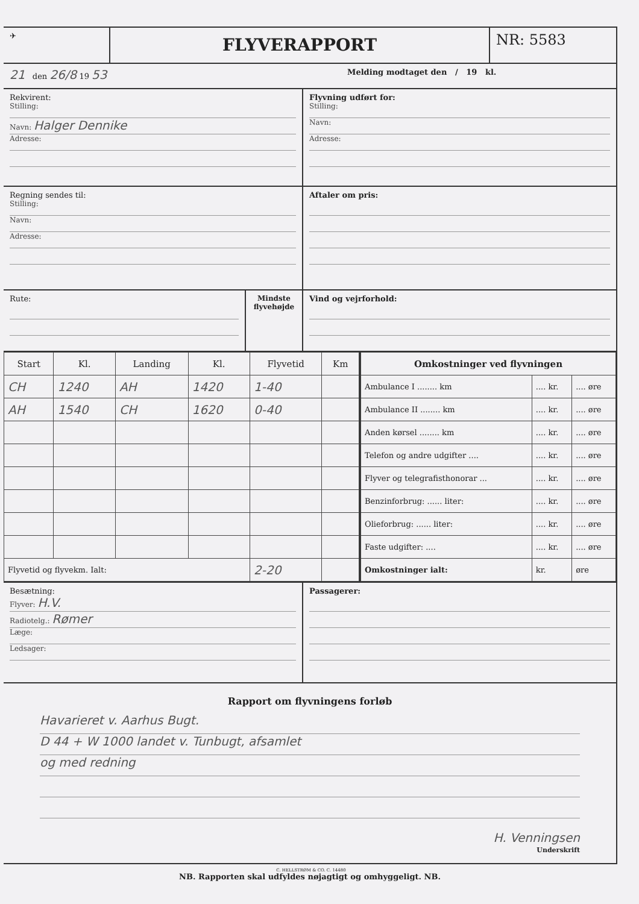✈
FLYVERAPPORT
NR: 5583
21 den 26/8 19 53
Melding modtaget den / 19 kl.
Rekvirent:
Stilling:
Navn: Halger Dennike
Adresse:
Flyvning udført for:
Stilling:
Navn:
Adresse:
Regning sendes til:
Stilling:
Navn:
Adresse:
Aftaler om pris:
Rute: Mindste flyvehøjde
Vind og vejrforhold:
| Start | Kl. | Landing | Kl. | Flyvetid | Km |
| --- | --- | --- | --- | --- | --- |
| CH | 1240 | AH | 1420 | 1-40 | |
| AH | 1540 | CH | 1620 | 0-40 | |
| Flyvetid og flyvekm. Ialt: | | | | 2-20 | |
| Omkostninger ved flyvningen | | |
| --- | --- | --- |
| Ambulance I ........ km | .... kr. | .... øre |
| Ambulance II ........ km | .... kr. | .... øre |
| Anden kørsel ........ km | .... kr. | .... øre |
| Telefon og andre udgifter .... | .... kr. | .... øre |
| Flyver og telegrafisthonorar ... | .... kr. | .... øre |
| Benzinforbrug: ...... liter: | .... kr. | .... øre |
| Olieforbrug: ...... liter: | .... kr. | .... øre |
| Faste udgifter: .... | .... kr. | .... øre |
| Omkostninger ialt: | kr. | øre |
Besætning:
Flyver: H.V.
Radiotelg.: Rømer
Læge:
Ledsager:
Passagerer:
Rapport om flyvningens forløb
Havarieret v. Aarhus Bugt.
D 44 + W 1000 landet v. Tunbugt, afsamlet
og med redning
H. Venningsen
Underskrift
NB. Rapporten skal udfyldes nøjagtigt og omhyggeligt. NB.
C. HELLSTRØM & CO. C. 14480